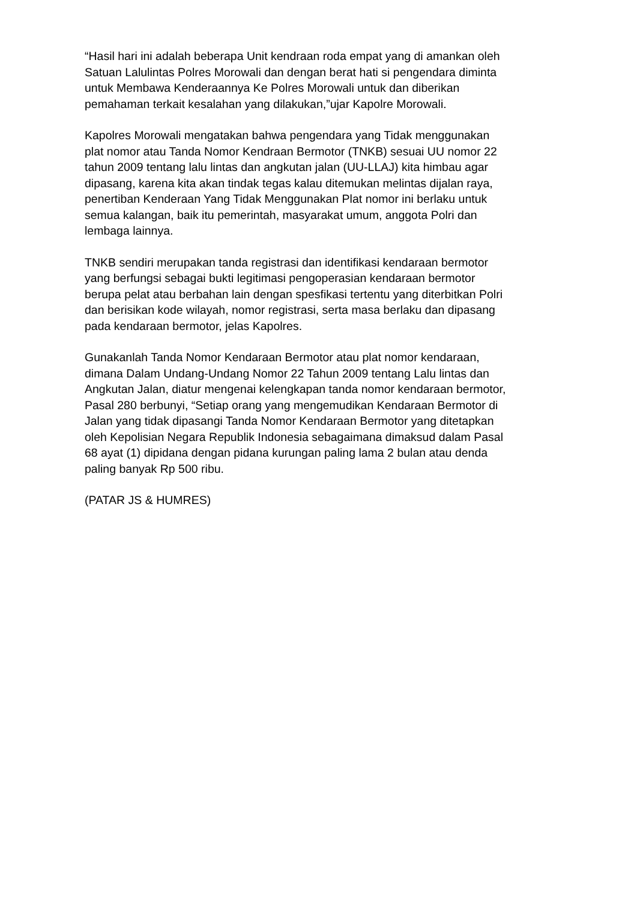“Hasil hari ini adalah beberapa Unit kendraan roda empat yang di amankan oleh Satuan Lalulintas Polres Morowali dan dengan berat hati si pengendara diminta untuk Membawa Kenderaannya Ke Polres Morowali untuk dan diberikan pemahaman terkait kesalahan yang dilakukan,”ujar Kapolre Morowali.
Kapolres Morowali mengatakan bahwa pengendara yang Tidak menggunakan plat nomor atau Tanda Nomor Kendraan Bermotor (TNKB) sesuai UU nomor 22 tahun 2009 tentang lalu lintas dan angkutan jalan (UU-LLAJ) kita himbau agar dipasang, karena kita akan tindak tegas kalau ditemukan melintas dijalan raya, penertiban Kenderaan Yang Tidak Menggunakan Plat nomor ini berlaku untuk semua kalangan, baik itu pemerintah, masyarakat umum, anggota Polri dan lembaga lainnya.
TNKB sendiri merupakan tanda registrasi dan identifikasi kendaraan bermotor yang berfungsi sebagai bukti legitimasi pengoperasian kendaraan bermotor berupa pelat atau berbahan lain dengan spesfikasi tertentu yang diterbitkan Polri dan berisikan kode wilayah, nomor registrasi, serta masa berlaku dan dipasang pada kendaraan bermotor, jelas Kapolres.
Gunakanlah Tanda Nomor Kendaraan Bermotor atau plat nomor kendaraan, dimana Dalam Undang-Undang Nomor 22 Tahun 2009 tentang Lalu lintas dan Angkutan Jalan, diatur mengenai kelengkapan tanda nomor kendaraan bermotor, Pasal 280 berbunyi, “Setiap orang yang mengemudikan Kendaraan Bermotor di Jalan yang tidak dipasangi Tanda Nomor Kendaraan Bermotor yang ditetapkan oleh Kepolisian Negara Republik Indonesia sebagaimana dimaksud dalam Pasal 68 ayat (1) dipidana dengan pidana kurungan paling lama 2 bulan atau denda paling banyak Rp 500 ribu.
(PATAR JS & HUMRES)